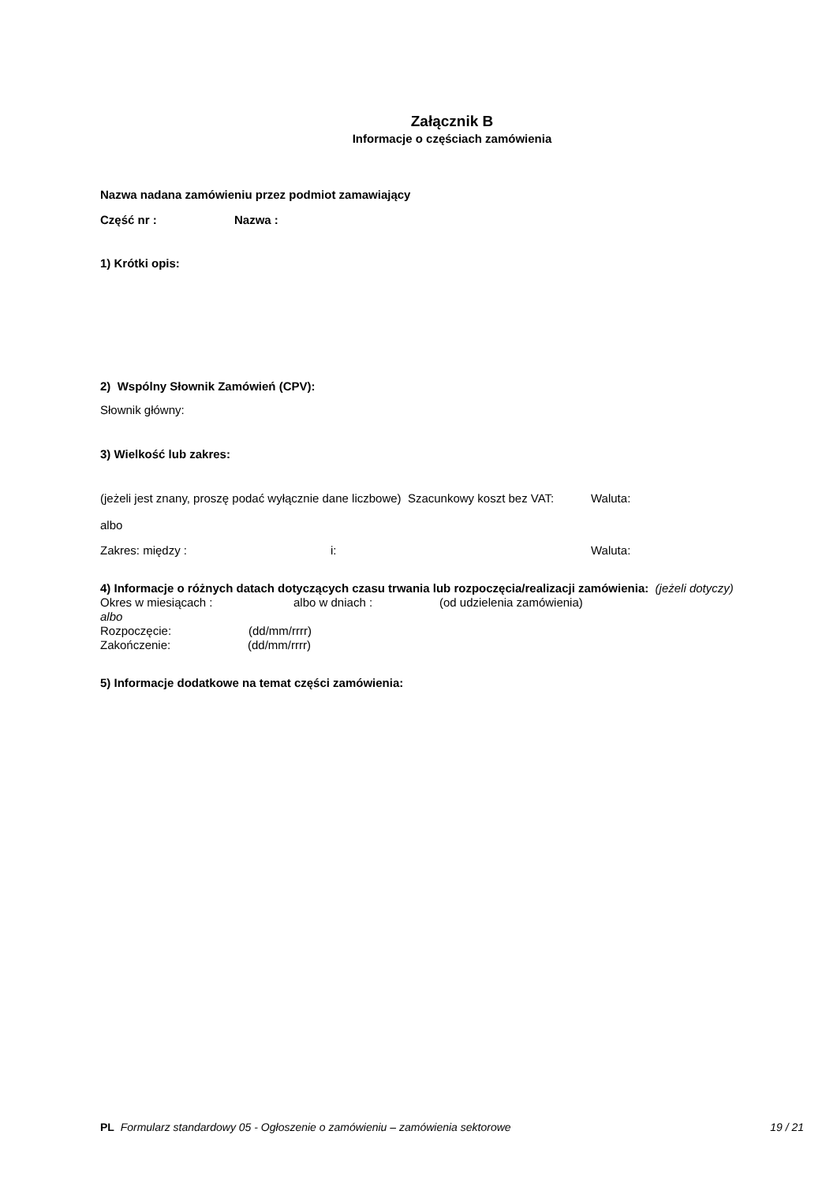Załącznik B
Informacje o częściach zamówienia
Nazwa nadana zamówieniu przez podmiot zamawiający
Część nr : Nazwa :
1) Krótki opis:
2) Wspólny Słownik Zamówień (CPV):
Słownik główny:
3) Wielkość lub zakres:
(jeżeli jest znany, proszę podać wyłącznie dane liczbowe) Szacunkowy koszt bez VAT:
Waluta:
albo
Zakres: między : i: Waluta:
4) Informacje o różnych datach dotyczących czasu trwania lub rozpoczęcia/realizacji zamówienia: (jeżeli dotyczy)
Okres w miesiącach : albo w dniach : (od udzielenia zamówienia)
albo
Rozpoczęcie: (dd/mm/rrrr)
Zakończenie: (dd/mm/rrrr)
5) Informacje dodatkowe na temat części zamówienia:
PL Formularz standardowy 05 - Ogłoszenie o zamówieniu – zamówienia sektorowe 19 / 21